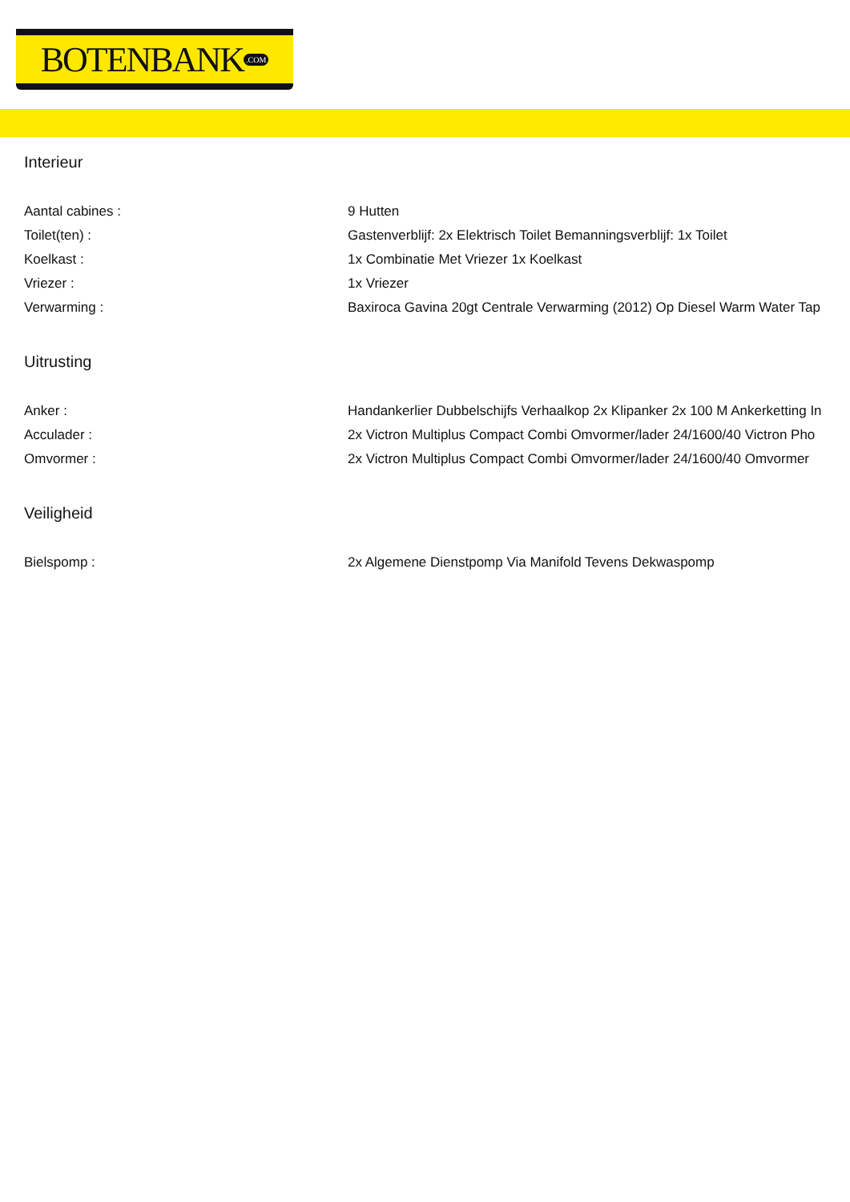BOTENBANK.COM
Interieur
| Aantal cabines : | 9 Hutten |
| Toilet(ten) : | Gastenverblijf: 2x Elektrisch Toilet Bemanningsverblijf: 1x Toilet |
| Koelkast : | 1x Combinatie Met Vriezer 1x Koelkast |
| Vriezer : | 1x Vriezer |
| Verwarming : | Baxiroca Gavina 20gt Centrale Verwarming (2012) Op Diesel Warm Water Tap |
Uitrusting
| Anker : | Handankerlier Dubbelschijfs Verhaalkop 2x Klipanker 2x 100 M Ankerketting In |
| Acculader : | 2x Victron Multiplus Compact Combi Omvormer/lader 24/1600/40 Victron Pho |
| Omvormer : | 2x Victron Multiplus Compact Combi Omvormer/lader 24/1600/40 Omvormer |
Veiligheid
| Bielspomp : | 2x Algemene Dienstpomp Via Manifold Tevens Dekwaspomp |